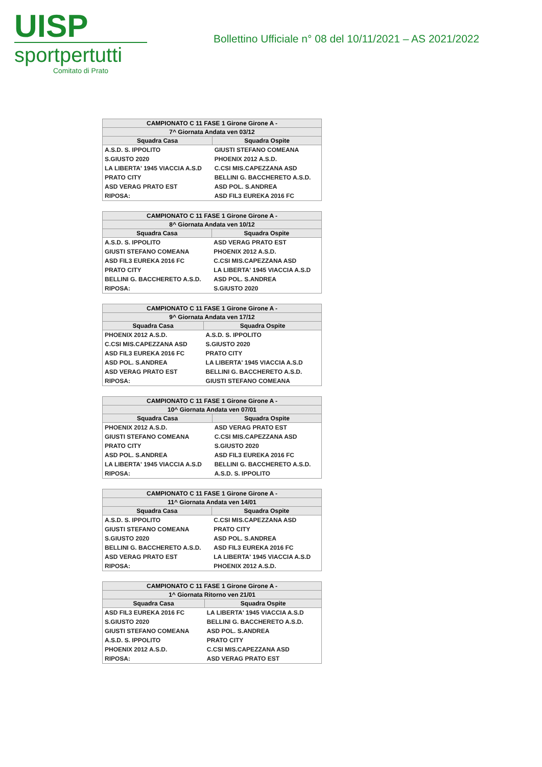UISP
sportpertutti
Comitato di Prato
Bollettino Ufficiale n° 08 del 10/11/2021 – AS 2021/2022
| CAMPIONATO C 11 FASE 1 Girone Girone A - | |
| --- | --- |
| 7^ Giornata Andata ven 03/12 | |
| Squadra Casa | Squadra Ospite |
| A.S.D. S. IPPOLITO | GIUSTI STEFANO COMEANA |
| S.GIUSTO 2020 | PHOENIX 2012 A.S.D. |
| LA LIBERTA' 1945 VIACCIA A.S.D | C.CSI MIS.CAPEZZANA ASD |
| PRATO CITY | BELLINI G. BACCHERETO A.S.D. |
| ASD VERAG PRATO EST | ASD POL. S.ANDREA |
| RIPOSA: | ASD FIL3 EUREKA 2016 FC |
| CAMPIONATO C 11 FASE 1 Girone Girone A - | |
| --- | --- |
| 8^ Giornata Andata ven 10/12 | |
| Squadra Casa | Squadra Ospite |
| A.S.D. S. IPPOLITO | ASD VERAG PRATO EST |
| GIUSTI STEFANO COMEANA | PHOENIX 2012 A.S.D. |
| ASD FIL3 EUREKA 2016 FC | C.CSI MIS.CAPEZZANA ASD |
| PRATO CITY | LA LIBERTA' 1945 VIACCIA A.S.D |
| BELLINI G. BACCHERETO A.S.D. | ASD POL. S.ANDREA |
| RIPOSA: | S.GIUSTO 2020 |
| CAMPIONATO C 11 FASE 1 Girone Girone A - | |
| --- | --- |
| 9^ Giornata Andata ven 17/12 | |
| Squadra Casa | Squadra Ospite |
| PHOENIX 2012 A.S.D. | A.S.D. S. IPPOLITO |
| C.CSI MIS.CAPEZZANA ASD | S.GIUSTO 2020 |
| ASD FIL3 EUREKA 2016 FC | PRATO CITY |
| ASD POL. S.ANDREA | LA LIBERTA' 1945 VIACCIA A.S.D |
| ASD VERAG PRATO EST | BELLINI G. BACCHERETO A.S.D. |
| RIPOSA: | GIUSTI STEFANO COMEANA |
| CAMPIONATO C 11 FASE 1 Girone Girone A - | |
| --- | --- |
| 10^ Giornata Andata ven 07/01 | |
| Squadra Casa | Squadra Ospite |
| PHOENIX 2012 A.S.D. | ASD VERAG PRATO EST |
| GIUSTI STEFANO COMEANA | C.CSI MIS.CAPEZZANA ASD |
| PRATO CITY | S.GIUSTO 2020 |
| ASD POL. S.ANDREA | ASD FIL3 EUREKA 2016 FC |
| LA LIBERTA' 1945 VIACCIA A.S.D | BELLINI G. BACCHERETO A.S.D. |
| RIPOSA: | A.S.D. S. IPPOLITO |
| CAMPIONATO C 11 FASE 1 Girone Girone A - | |
| --- | --- |
| 11^ Giornata Andata ven 14/01 | |
| Squadra Casa | Squadra Ospite |
| A.S.D. S. IPPOLITO | C.CSI MIS.CAPEZZANA ASD |
| GIUSTI STEFANO COMEANA | PRATO CITY |
| S.GIUSTO 2020 | ASD POL. S.ANDREA |
| BELLINI G. BACCHERETO A.S.D. | ASD FIL3 EUREKA 2016 FC |
| ASD VERAG PRATO EST | LA LIBERTA' 1945 VIACCIA A.S.D |
| RIPOSA: | PHOENIX 2012 A.S.D. |
| CAMPIONATO C 11 FASE 1 Girone Girone A - | |
| --- | --- |
| 1^ Giornata Ritorno ven 21/01 | |
| Squadra Casa | Squadra Ospite |
| ASD FIL3 EUREKA 2016 FC | LA LIBERTA' 1945 VIACCIA A.S.D |
| S.GIUSTO 2020 | BELLINI G. BACCHERETO A.S.D. |
| GIUSTI STEFANO COMEANA | ASD POL. S.ANDREA |
| A.S.D. S. IPPOLITO | PRATO CITY |
| PHOENIX 2012 A.S.D. | C.CSI MIS.CAPEZZANA ASD |
| RIPOSA: | ASD VERAG PRATO EST |